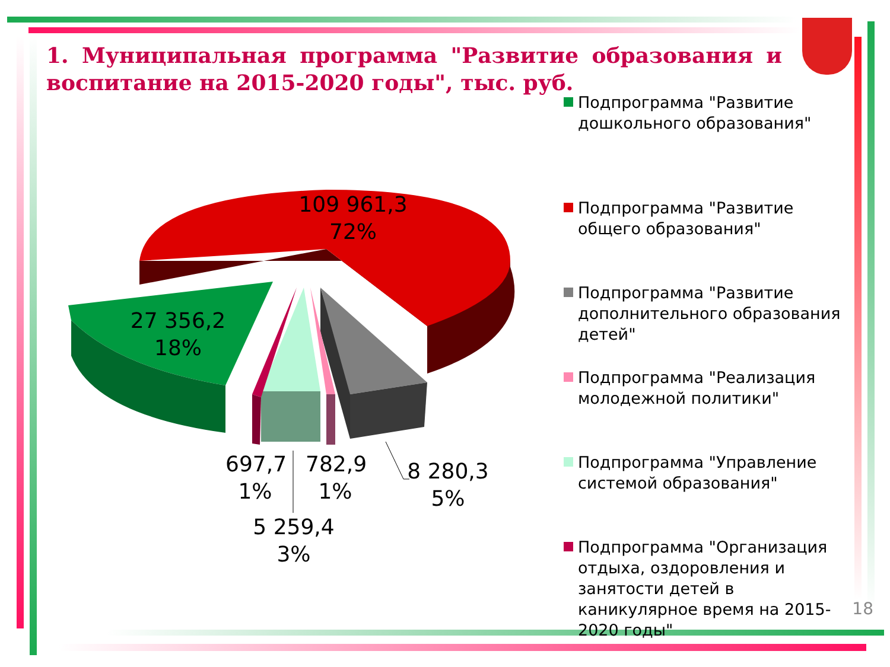1. Муниципальная программа "Развитие образования и воспитание на 2015-2020 годы", тыс. руб.
109 961,3
72%
27 356,2
18%
697,7
1%
782,9
1%
8 280,3
5%
5 259,4
3%
Подпрограмма "Развитие дошкольного образования"
Подпрограмма "Развитие общего образования"
Подпрограмма "Развитие дополнительного образования детей"
Подпрограмма "Реализация молодежной политики"
Подпрограмма "Управление системой образования"
Подпрограмма "Организация отдыха, оздоровления и занятости детей в каникулярное время на 2015-2020 годы"
18